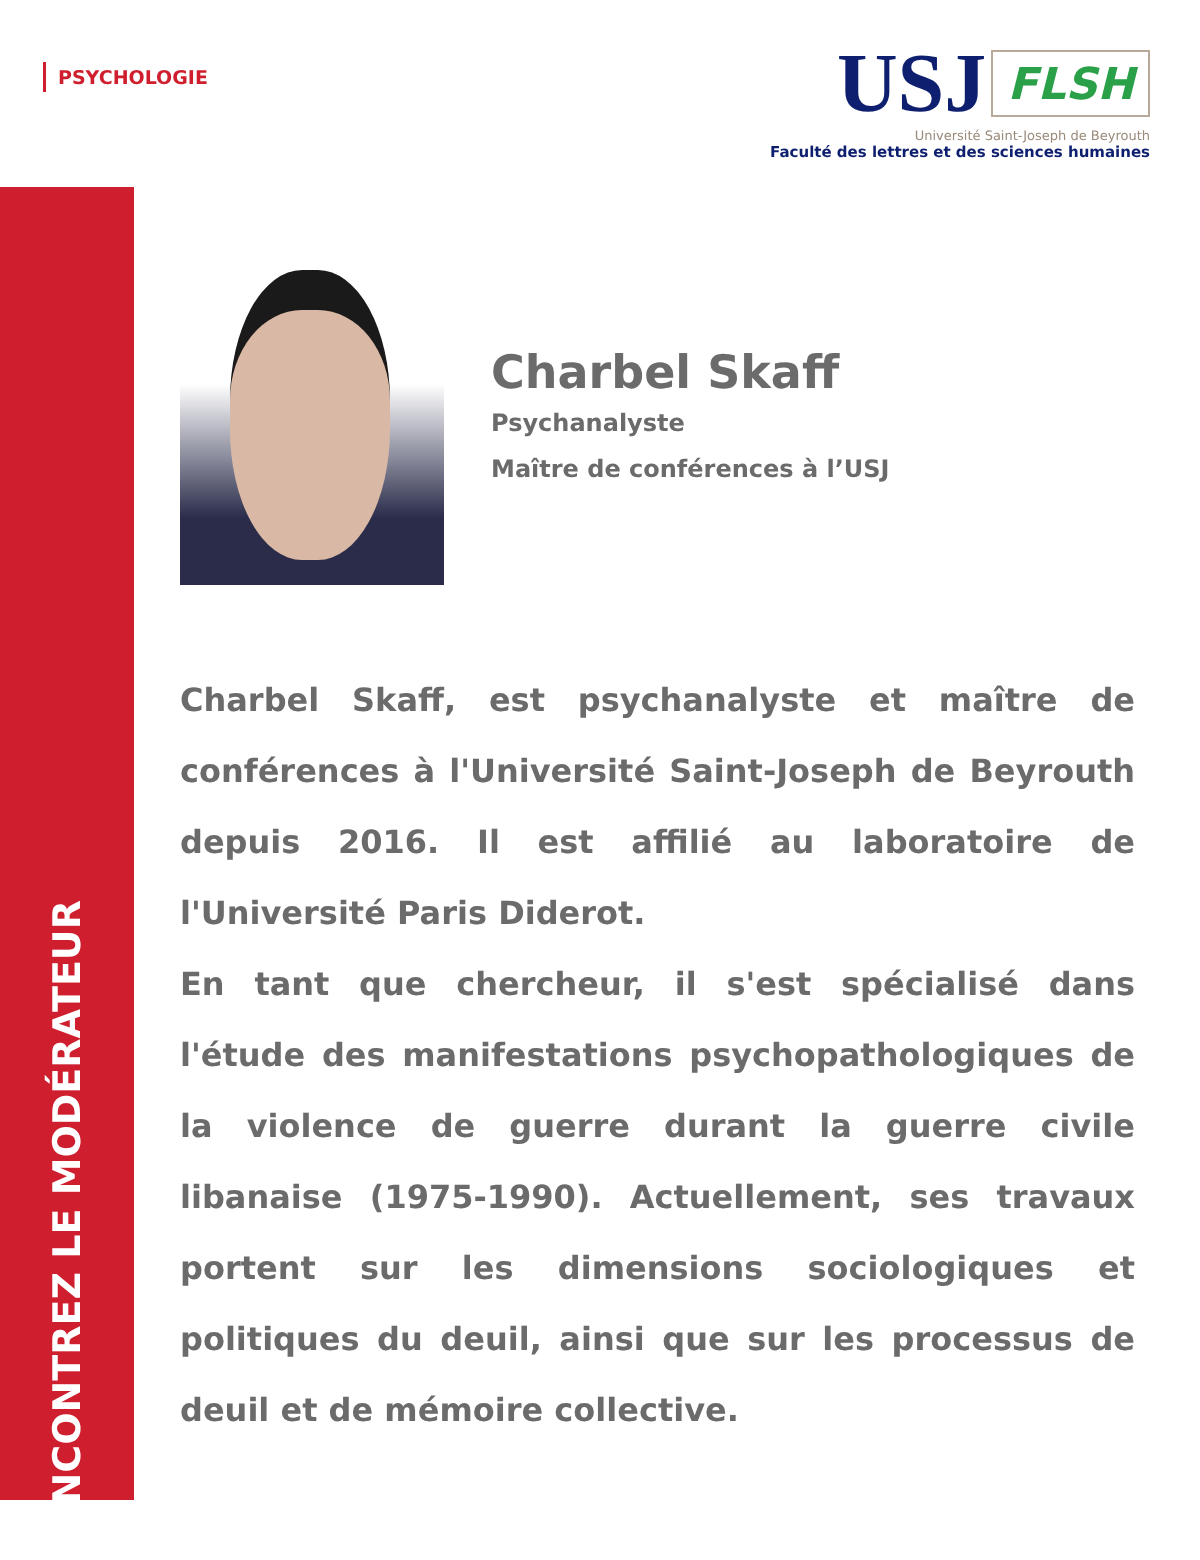PSYCHOLOGIE
USJ FLSH
Université Saint-Joseph de Beyrouth
Faculté des lettres et des sciences humaines
RENCONTREZ LE MODÉRATEUR
Charbel Skaff
Psychanalyste
Maître de conférences à l’USJ
Charbel Skaff, est psychanalyste et maître de conférences à l'Université Saint-Joseph de Beyrouth depuis 2016. Il est affilié au laboratoire de l'Université Paris Diderot.
En tant que chercheur, il s'est spécialisé dans l'étude des manifestations psychopathologiques de la violence de guerre durant la guerre civile libanaise (1975-1990). Actuellement, ses travaux portent sur les dimensions sociologiques et politiques du deuil, ainsi que sur les processus de deuil et de mémoire collective.